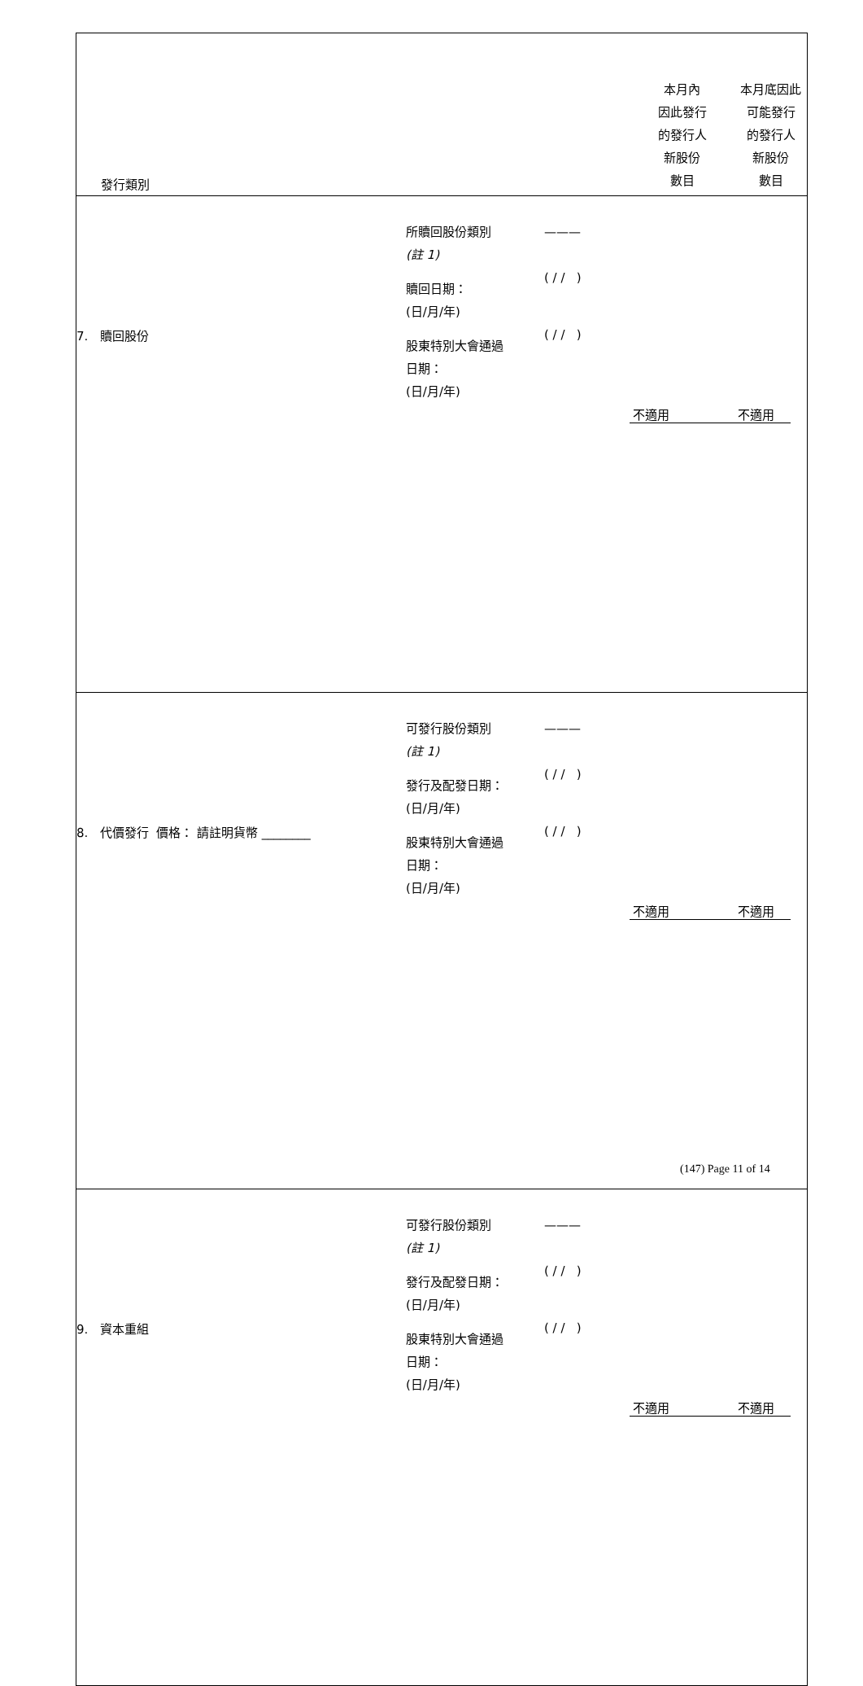| 發行類別 | | | 本月內 因此發行 的發行人 新股份 數目 | 本月底因此 可能發行 的發行人 新股份 數目 |
| 7. 贖回股份 | 所贖回股份類別 (註 1) 贖回日期： (日/月/年) 股東特別大會通過 日期： (日/月/年) | ——— ( / / ) ( / / ) | 不適用 | 不適用 |
| 8. 代價發行 價格： 請註明貨幣 ________ | 可發行股份類別 (註 1) 發行及配發日期： (日/月/年) 股東特別大會通過 日期： (日/月/年) | ——— ( / / ) ( / / ) | 不適用 | 不適用 |
| 9. 資本重組 | 可發行股份類別 (註 1) 發行及配發日期： (日/月/年) 股東特別大會通過 日期： (日/月/年) | ——— ( / / ) ( / / ) | 不適用 | 不適用 |
(147) Page 11 of 14